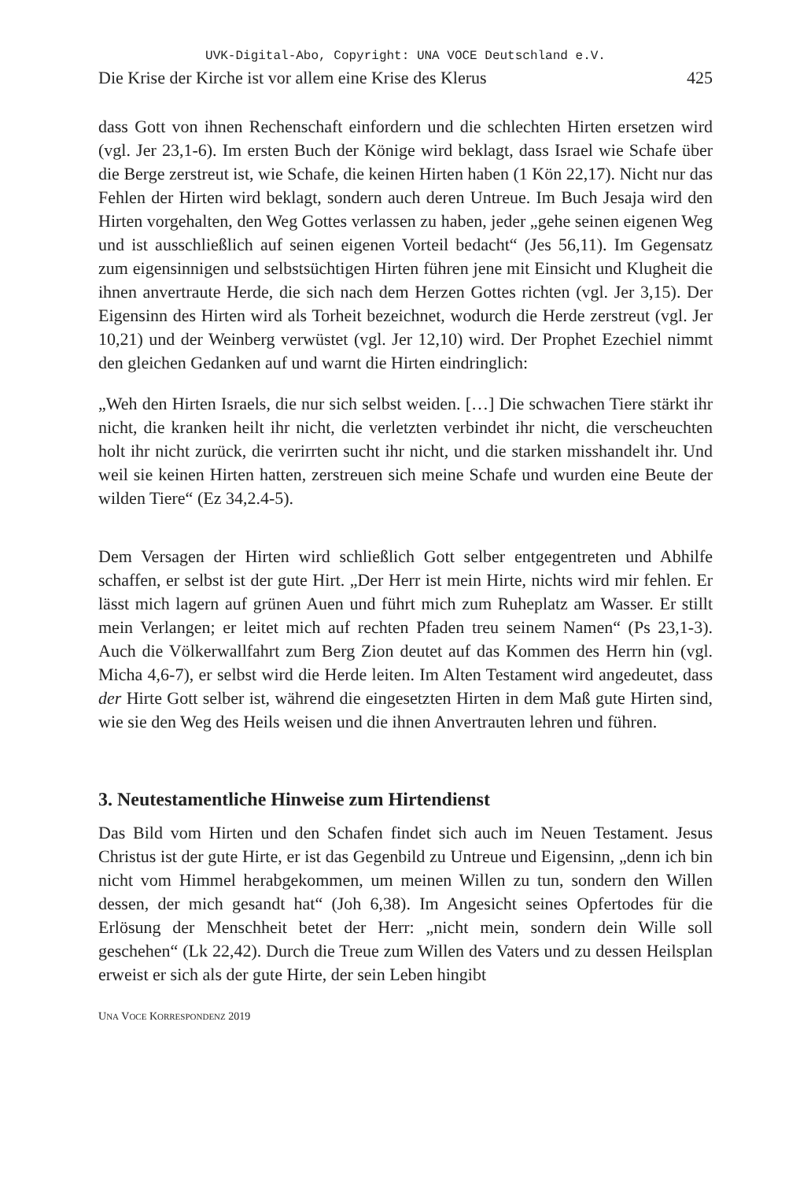UVK-Digital-Abo, Copyright: UNA VOCE Deutschland e.V.
Die Krise der Kirche ist vor allem eine Krise des Klerus 425
dass Gott von ihnen Rechenschaft einfordern und die schlechten Hirten ersetzen wird (vgl. Jer 23,1-6). Im ersten Buch der Könige wird beklagt, dass Israel wie Schafe über die Berge zerstreut ist, wie Schafe, die keinen Hirten haben (1 Kön 22,17). Nicht nur das Fehlen der Hirten wird beklagt, sondern auch deren Untreue. Im Buch Jesaja wird den Hirten vorgehalten, den Weg Gottes verlassen zu haben, jeder „gehe seinen eigenen Weg und ist ausschließlich auf seinen eigenen Vorteil bedacht“ (Jes 56,11). Im Gegensatz zum eigensinnigen und selbstsüchtigen Hirten führen jene mit Einsicht und Klugheit die ihnen anvertraute Herde, die sich nach dem Herzen Gottes richten (vgl. Jer 3,15). Der Eigensinn des Hirten wird als Torheit bezeichnet, wodurch die Herde zerstreut (vgl. Jer 10,21) und der Weinberg verwüstet (vgl. Jer 12,10) wird. Der Prophet Ezechiel nimmt den gleichen Gedanken auf und warnt die Hirten eindringlich:
„Weh den Hirten Israels, die nur sich selbst weiden. […] Die schwachen Tiere stärkt ihr nicht, die kranken heilt ihr nicht, die verletzten verbindet ihr nicht, die verscheuchten holt ihr nicht zurück, die verirrten sucht ihr nicht, und die starken misshandelt ihr. Und weil sie keinen Hirten hatten, zerstreuen sich meine Schafe und wurden eine Beute der wilden Tiere“ (Ez 34,2.4-5).
Dem Versagen der Hirten wird schließlich Gott selber entgegentreten und Abhilfe schaffen, er selbst ist der gute Hirt. „Der Herr ist mein Hirte, nichts wird mir fehlen. Er lässt mich lagern auf grünen Auen und führt mich zum Ruheplatz am Wasser. Er stillt mein Verlangen; er leitet mich auf rechten Pfaden treu seinem Namen“ (Ps 23,1-3). Auch die Völkerwallfahrt zum Berg Zion deutet auf das Kommen des Herrn hin (vgl. Micha 4,6-7), er selbst wird die Herde leiten. Im Alten Testament wird angedeutet, dass der Hirte Gott selber ist, während die eingesetzten Hirten in dem Maß gute Hirten sind, wie sie den Weg des Heils weisen und die ihnen Anvertrauten lehren und führen.
3. Neutestamentliche Hinweise zum Hirtendienst
Das Bild vom Hirten und den Schafen findet sich auch im Neuen Testament. Jesus Christus ist der gute Hirte, er ist das Gegenbild zu Untreue und Eigensinn, „denn ich bin nicht vom Himmel herabgekommen, um meinen Willen zu tun, sondern den Willen dessen, der mich gesandt hat“ (Joh 6,38). Im Angesicht seines Opfertodes für die Erlösung der Menschheit betet der Herr: „nicht mein, sondern dein Wille soll geschehen“ (Lk 22,42). Durch die Treue zum Willen des Vaters und zu dessen Heilsplan erweist er sich als der gute Hirte, der sein Leben hingibt
UNA VOCE KORRESPONDENZ 2019